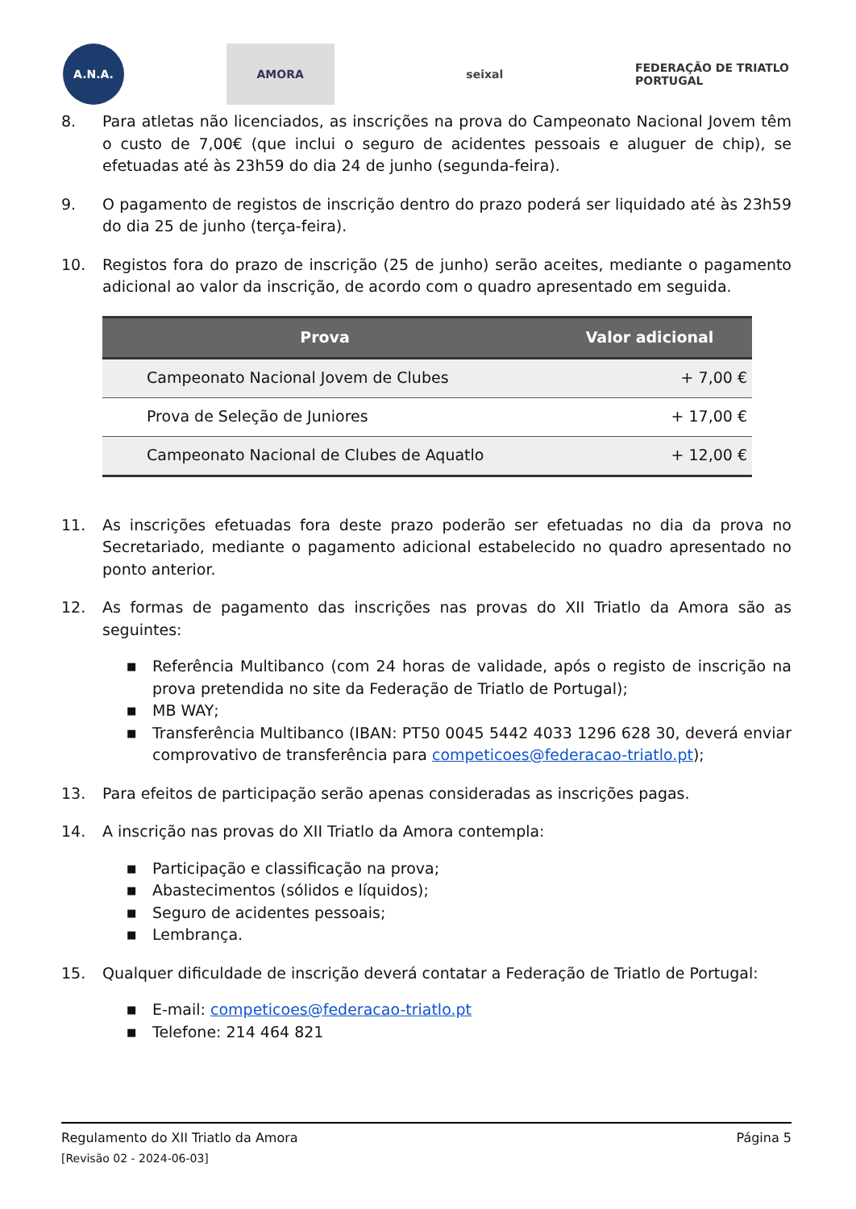A.N.A. AMORA seixal
FEDERAÇÃO DE TRIATLO PORTUGAL
8. Para atletas não licenciados, as inscrições na prova do Campeonato Nacional Jovem têm o custo de 7,00€ (que inclui o seguro de acidentes pessoais e aluguer de chip), se efetuadas até às 23h59 do dia 24 de junho (segunda-feira).
9. O pagamento de registos de inscrição dentro do prazo poderá ser liquidado até às 23h59 do dia 25 de junho (terça-feira).
10. Registos fora do prazo de inscrição (25 de junho) serão aceites, mediante o pagamento adicional ao valor da inscrição, de acordo com o quadro apresentado em seguida.
| Prova | Valor adicional |
| --- | --- |
| Campeonato Nacional Jovem de Clubes | + 7,00 € |
| Prova de Seleção de Juniores | + 17,00 € |
| Campeonato Nacional de Clubes de Aquatlo | + 12,00 € |
11. As inscrições efetuadas fora deste prazo poderão ser efetuadas no dia da prova no Secretariado, mediante o pagamento adicional estabelecido no quadro apresentado no ponto anterior.
12. As formas de pagamento das inscrições nas provas do XII Triatlo da Amora são as seguintes:
■ Referência Multibanco (com 24 horas de validade, após o registo de inscrição na prova pretendida no site da Federação de Triatlo de Portugal);
■ MB WAY;
■ Transferência Multibanco (IBAN: PT50 0045 5442 4033 1296 628 30, deverá enviar comprovativo de transferência para competicoes@federacao-triatlo.pt);
13. Para efeitos de participação serão apenas consideradas as inscrições pagas.
14. A inscrição nas provas do XII Triatlo da Amora contempla:
■ Participação e classificação na prova;
■ Abastecimentos (sólidos e líquidos);
■ Seguro de acidentes pessoais;
■ Lembrança.
15. Qualquer dificuldade de inscrição deverá contatar a Federação de Triatlo de Portugal:
■ E-mail: competicoes@federacao-triatlo.pt
■ Telefone: 214 464 821
Regulamento do XII Triatlo da Amora Página 5
[Revisão 02 - 2024-06-03]